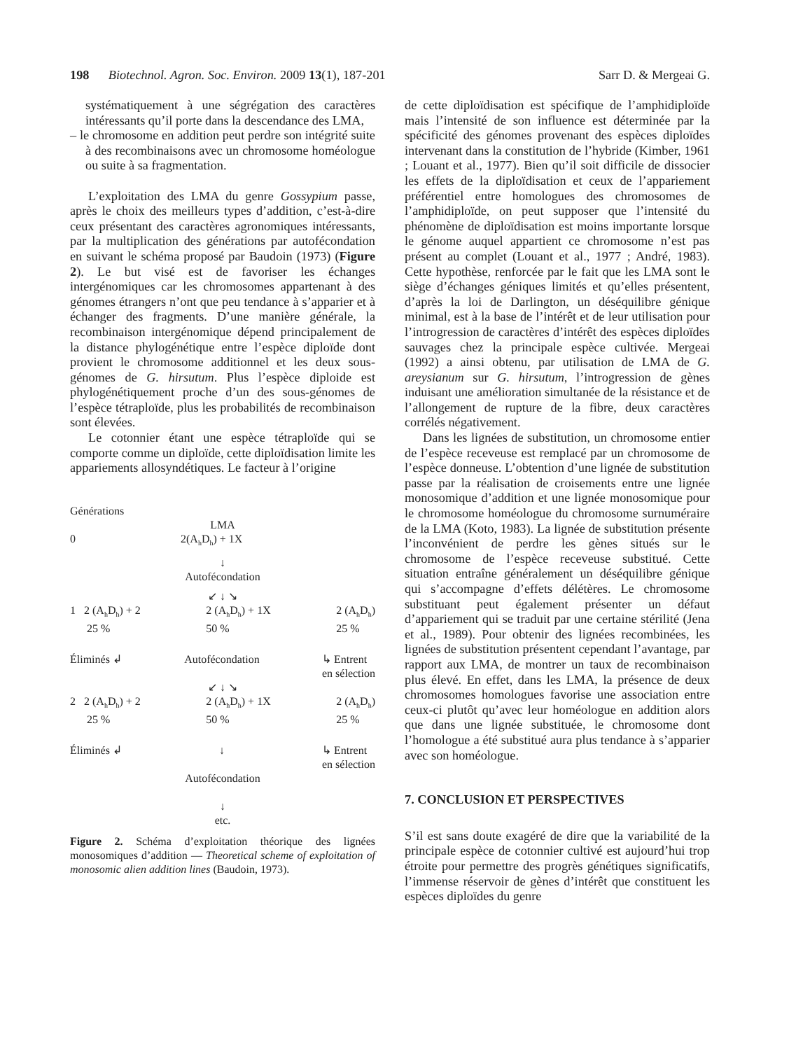198 Biotechnol. Agron. Soc. Environ. 2009 13(1), 187-201 Sarr D. & Mergeai G.
systématiquement à une ségrégation des caractères intéressants qu’il porte dans la descendance des LMA,
– le chromosome en addition peut perdre son intégrité suite à des recombinaisons avec un chromosome homéologue ou suite à sa fragmentation.
L’exploitation des LMA du genre Gossypium passe, après le choix des meilleurs types d’addition, c’est-à-dire ceux présentant des caractères agronomiques intéressants, par la multiplication des générations par autofécondation en suivant le schéma proposé par Baudoin (1973) (Figure 2). Le but visé est de favoriser les échanges intergénomiques car les chromosomes appartenant à des génomes étrangers n’ont que peu tendance à s’apparier et à échanger des fragments. D’une manière générale, la recombinaison intergénomique dépend principalement de la distance phylogénétique entre l’espèce diploïde dont provient le chromosome additionnel et les deux sous-génomes de G. hirsutum. Plus l’espèce diploide est phylogénétiquement proche d’un des sous-génomes de l’espèce tétraploïde, plus les probabilités de recombinaison sont élevées.
Le cotonnier étant une espèce tétraploïde qui se comporte comme un diploïde, cette diploïdisation limite les appariements allosyndétiques. Le facteur à l’origine
Générations
LMA
0 2(A<sub>h</sub>D<sub>h</sub>) + 1X
↓
Autofécondation
↙ ↓ ↘
1 2 (A<sub>h</sub>D<sub>h</sub>) + 2
25 % 2 (A<sub>h</sub>D<sub>h</sub>) + 1X
50 % 2 (A<sub>h</sub>D<sub>h</sub>)
25 %
Éliminés ↲ Autofécondation ↳ Entrent
en sélection
↙ ↓ ↘
2 2 (A<sub>h</sub>D<sub>h</sub>) + 2
25 % 2 (A<sub>h</sub>D<sub>h</sub>) + 1X
50 % 2 (A<sub>h</sub>D<sub>h</sub>)
25 %
Éliminés ↲ ↓ ↳ Entrent
en sélection
Autofécondation
↓
etc.
Figure 2. Schéma d’exploitation théorique des lignées monosomiques d’addition — Theoretical scheme of exploitation of monosomic alien addition lines (Baudoin, 1973).
de cette diploïdisation est spécifique de l’amphidiploïde mais l’intensité de son influence est déterminée par la spécificité des génomes provenant des espèces diploïdes intervenant dans la constitution de l’hybride (Kimber, 1961 ; Louant et al., 1977). Bien qu’il soit difficile de dissocier les effets de la diploïdisation et ceux de l’appariement préférentiel entre homologues des chromosomes de l’amphidiploïde, on peut supposer que l’intensité du phénomène de diploïdisation est moins importante lorsque le génome auquel appartient ce chromosome n’est pas présent au complet (Louant et al., 1977 ; André, 1983). Cette hypothèse, renforcée par le fait que les LMA sont le siège d’échanges géniques limités et qu’elles présentent, d’après la loi de Darlington, un déséquilibre génique minimal, est à la base de l’intérêt et de leur utilisation pour l’introgression de caractères d’intérêt des espèces diploïdes sauvages chez la principale espèce cultivée. Mergeai (1992) a ainsi obtenu, par utilisation de LMA de G. areysianum sur G. hirsutum, l’introgression de gènes induisant une amélioration simultanée de la résistance et de l’allongement de rupture de la fibre, deux caractères corrélés négativement.
Dans les lignées de substitution, un chromosome entier de l’espèce receveuse est remplacé par un chromosome de l’espèce donneuse. L’obtention d’une lignée de substitution passe par la réalisation de croisements entre une lignée monosomique d’addition et une lignée monosomique pour le chromosome homéologue du chromosome surnuméraire de la LMA (Koto, 1983). La lignée de substitution présente l’inconvénient de perdre les gènes situés sur le chromosome de l’espèce receveuse substitué. Cette situation entraîne généralement un déséquilibre génique qui s’accompagne d’effets délétères. Le chromosome substituant peut également présenter un défaut d’appariement qui se traduit par une certaine stérilité (Jena et al., 1989). Pour obtenir des lignées recombinées, les lignées de substitution présentent cependant l’avantage, par rapport aux LMA, de montrer un taux de recombinaison plus élevé. En effet, dans les LMA, la présence de deux chromosomes homologues favorise une association entre ceux-ci plutôt qu’avec leur homéologue en addition alors que dans une lignée substituée, le chromosome dont l’homologue a été substitué aura plus tendance à s’apparier avec son homéologue.
7. CONCLUSION ET PERSPECTIVES
S’il est sans doute exagéré de dire que la variabilité de la principale espèce de cotonnier cultivé est aujourd’hui trop étroite pour permettre des progrès génétiques significatifs, l’immense réservoir de gènes d’intérêt que constituent les espèces diploïdes du genre